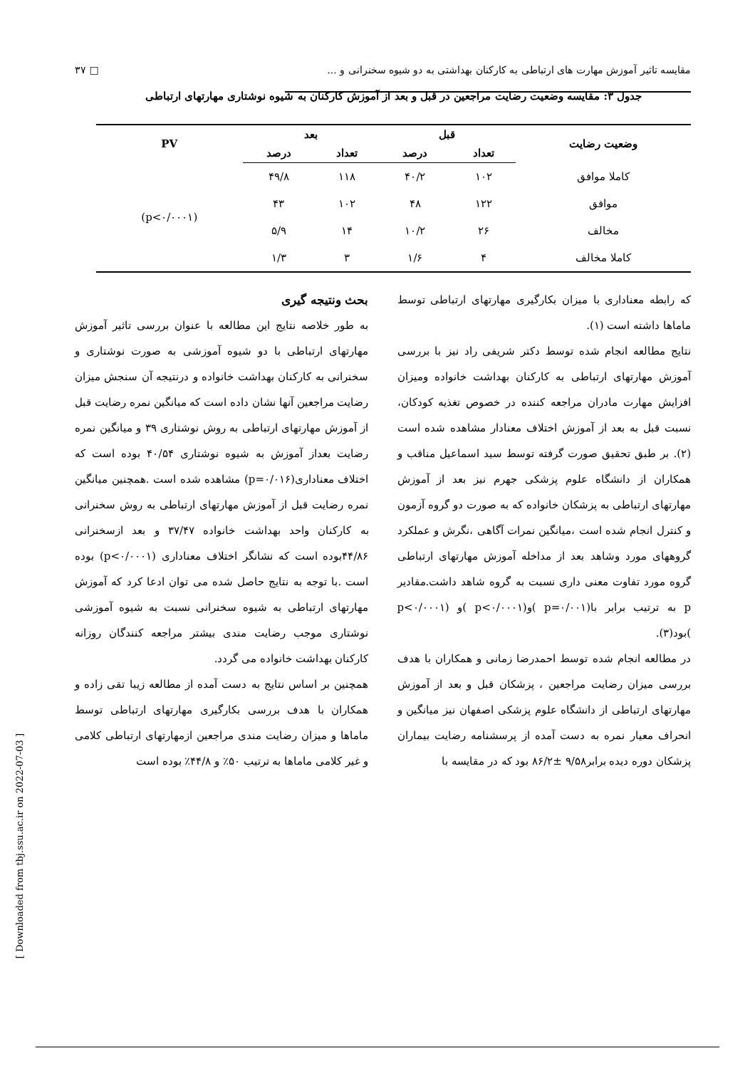۳۷ □ مقایسه تاثیر آموزش مهارت های ارتباطی به کارکنان بهداشتی به دو شیوه سخنرانی و ...
جدول ۳: مقایسه وضعیت رضایت مراجعین در قبل و بعد از آموزش کارکنان به شیوه نوشتاری مهارتهای ارتباطی
| وضعیت رضایت | قبل | | بعد | | PV |
| --- | --- | --- | --- | --- | --- |
| | تعداد | درصد | تعداد | درصد | |
| کاملا موافق | ۱۰۲ | ۴۰/۲ | ۱۱۸ | ۴۹/۸ | (p<۰/۰۰۰۱) |
| موافق | ۱۲۲ | ۴۸ | ۱۰۲ | ۴۳ | |
| مخالف | ۲۶ | ۱۰/۲ | ۱۴ | ۵/۹ | |
| کاملا مخالف | ۴ | ۱/۶ | ۳ | ۱/۳ | |
بحث ونتیجه گیری
به طور خلاصه نتایج این مطالعه با عنوان بررسی تاثیر آموزش مهارتهای ارتباطی با دو شیوه آموزشی به صورت نوشتاری و سخنرانی به کارکنان بهداشت خانواده و درنتیجه آن سنجش میزان رضایت مراجعین آنها نشان داده است که میانگین نمره رضایت قبل از آموزش مهارتهای ارتباطی به روش نوشتاری ۳۹ و میانگین نمره رضایت بعداز آموزش به شیوه نوشتاری ۴۰/۵۴ بوده است که اختلاف معناداری(p=۰/۰۱۶) مشاهده شده است .همچنین میانگین نمره رضایت قبل از آموزش مهارتهای ارتباطی به روش سخنرانی به کارکنان واحد بهداشت خانواده ۳۷/۴۷ و بعد ازسخنرانی ۴۴/۸۶بوده است که نشانگر اختلاف معناداری (p<۰/۰۰۰۱) بوده است .با توجه به نتایج حاصل شده می توان ادعا کرد که آموزش مهارتهای ارتباطی به شیوه سخنرانی نسبت به شیوه آموزشی نوشتاری موجب رضایت مندی بیشتر مراجعه کنندگان روزانه کارکنان بهداشت خانواده می گردد.
همچنین بر اساس نتایج به دست آمده از مطالعه زیبا تقی زاده و همکاران با هدف بررسی بکارگیری مهارتهای ارتباطی توسط ماماها و میزان رضایت مندی مراجعین ازمهارتهای ارتباطی کلامی و غیر کلامی ماماها به ترتیب ۵۰٪ و ۴۴/۸٪ بوده است
که رابطه معناداری با میزان بکارگیری مهارتهای ارتباطی توسط ماماها داشته است (۱).
نتایج مطالعه انجام شده توسط دکتر شریفی راد نیز با بررسی آموزش مهارتهای ارتباطی به کارکنان بهداشت خانواده ومیزان افزایش مهارت مادران مراجعه کننده در خصوص تغذیه کودکان، نسبت قبل به بعد از آموزش اختلاف معنادار مشاهده شده است (۲). بر طبق تحقیق صورت گرفته توسط سید اسماعیل مناقب و همکاران از دانشگاه علوم پزشکی جهرم نیز بعد از آموزش مهارتهای ارتباطی به پزشکان خانواده که به صورت دو گروه آزمون و کنترل انجام شده است ،میانگین نمرات آگاهی ،نگرش و عملکرد گروههای مورد وشاهد بعد از مداخله آموزش مهارتهای ارتباطی گروه مورد تفاوت معنی داری نسبت به گروه شاهد داشت.مقادیر p به ترتیب برابر با(p=۰/۰۰۱ )و(p<۰/۰۰۰۱ )و (p<۰/۰۰۰۱ )بود(۳).
در مطالعه انجام شده توسط احمدرضا زمانی و همکاران با هدف بررسی میزان رضایت مراجعین ، پزشکان قبل و بعد از آموزش مهارتهای ارتباطی از دانشگاه علوم پزشکی اصفهان نیز میانگین و انحراف معیار نمره به دست آمده از پرسشنامه رضایت بیماران پزشکان دوره دیده برابر۹/۵۸ ±۸۶/۲ بود که در مقایسه با
[ Downloaded from tbj.ssu.ac.ir on 2022-07-03 ]